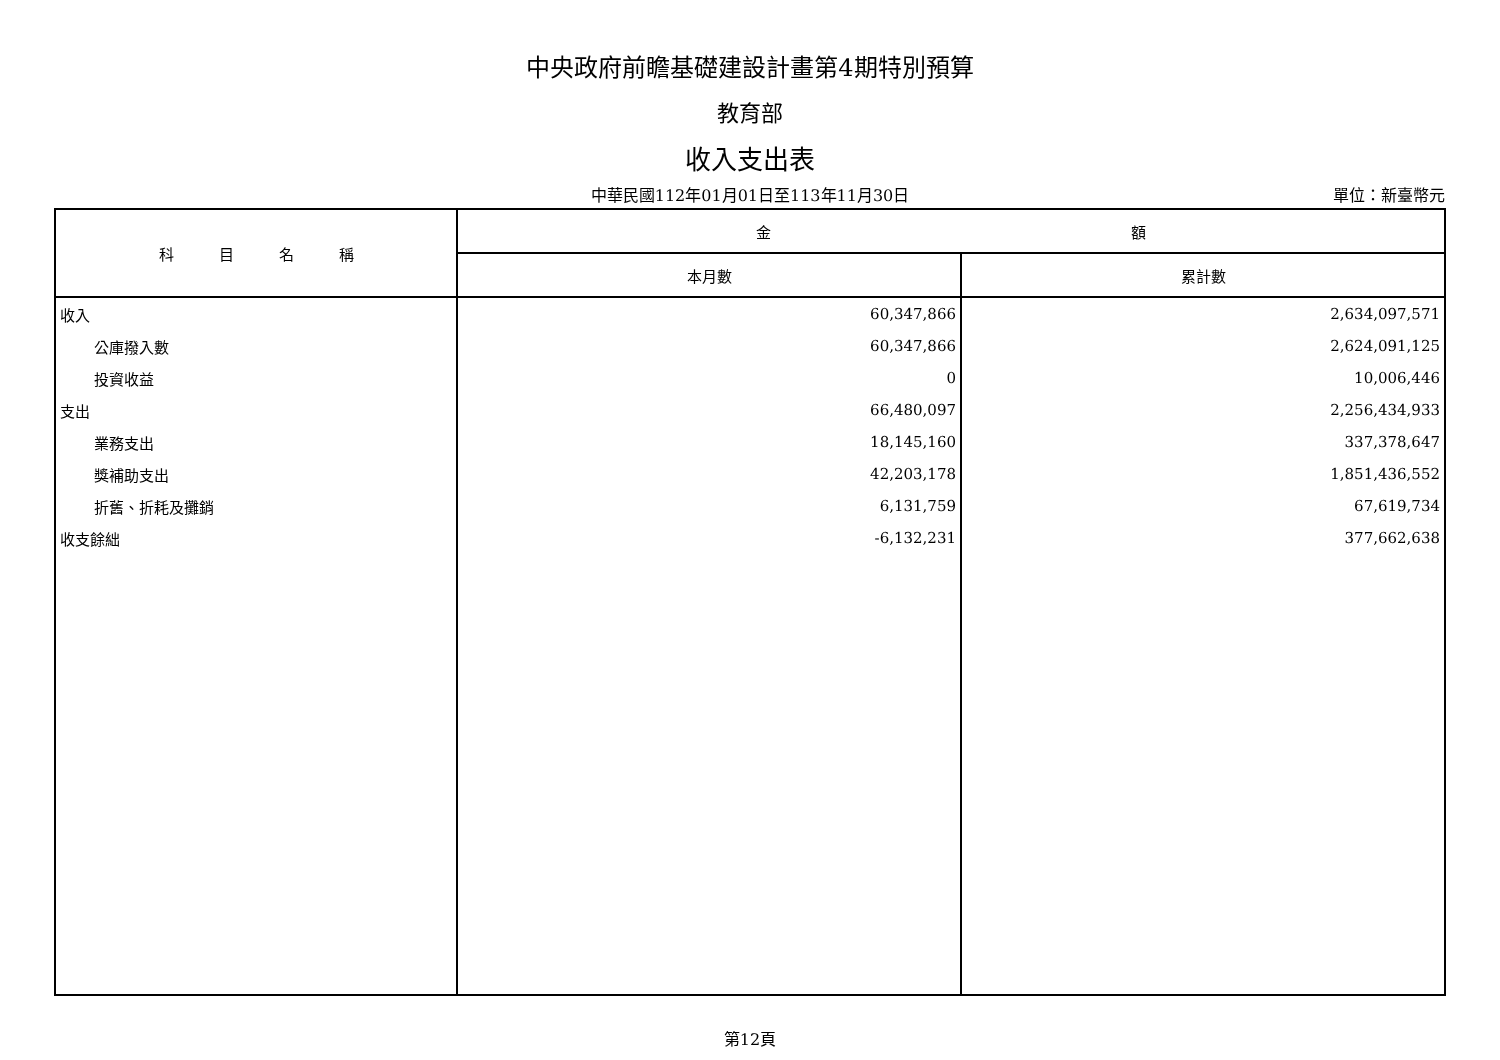中央政府前瞻基礎建設計畫第4期特別預算
教育部
收入支出表
中華民國112年01月01日至113年11月30日
單位：新臺幣元
| 科 目 名 稱 | 金 額 | |
| --- | --- | --- |
| | 本月數 | 累計數 |
| 收入 | 60,347,866 | 2,634,097,571 |
| 公庫撥入數 | 60,347,866 | 2,624,091,125 |
| 投資收益 | 0 | 10,006,446 |
| 支出 | 66,480,097 | 2,256,434,933 |
| 業務支出 | 18,145,160 | 337,378,647 |
| 獎補助支出 | 42,203,178 | 1,851,436,552 |
| 折舊、折耗及攤銷 | 6,131,759 | 67,619,734 |
| 收支餘絀 | -6,132,231 | 377,662,638 |
第12頁